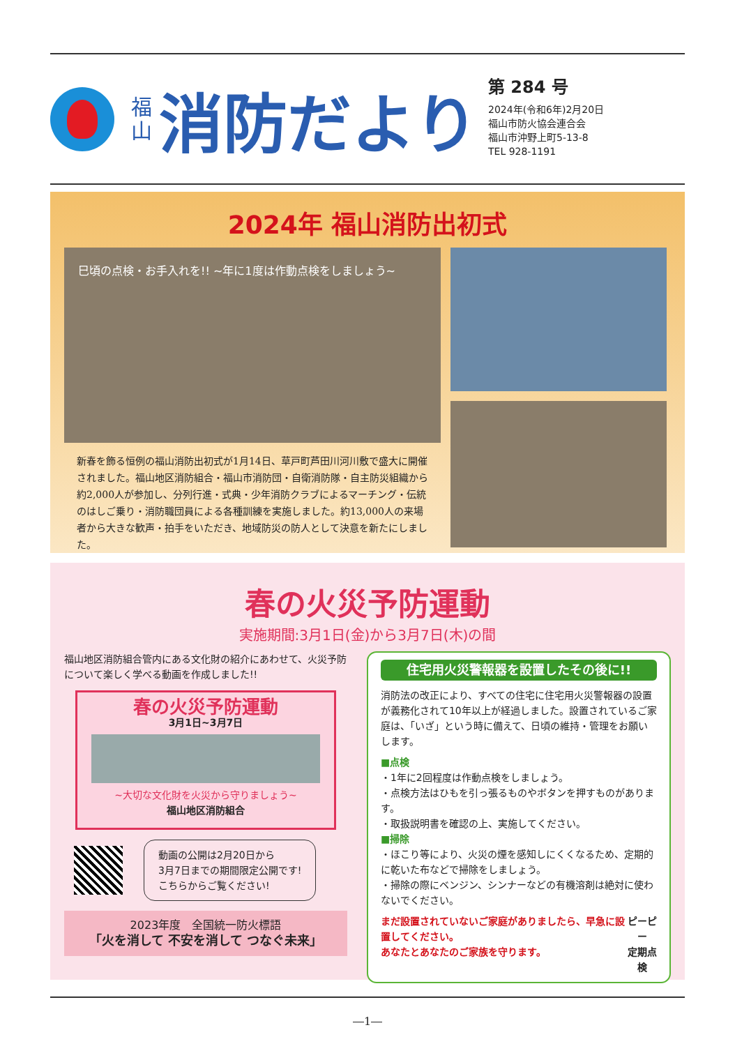福山
消防だより
第 284 号
2024年(令和6年)2月20日
福山市防火協会連合会
福山市沖野上町5-13-8
TEL 928-1191
2024年 福山消防出初式
巳頃の点検・お手入れを!! ~年に1度は作動点検をしましょう~
新春を飾る恒例の福山消防出初式が1月14日、草戸町芦田川河川敷で盛大に開催されました。福山地区消防組合・福山市消防団・自衛消防隊・自主防災組織から約2,000人が参加し、分列行進・式典・少年消防クラブによるマーチング・伝統のはしご乗り・消防職団員による各種訓練を実施しました。約13,000人の来場者から大きな歓声・拍手をいただき、地域防災の防人として決意を新たにしました。
春の火災予防運動
実施期間:3月1日(金)から3月7日(木)の間
福山地区消防組合管内にある文化財の紹介にあわせて、火災予防について楽しく学べる動画を作成しました!!
春の火災予防運動
3月1日~3月7日
~大切な文化財を火災から守りましょう~
福山地区消防組合
動画の公開は2月20日から
3月7日までの期間限定公開です!
こちらからご覧ください!
2023年度　全国統一防火標語
「火を消して 不安を消して つなぐ未来」
住宅用火災警報器を設置したその後に!!
消防法の改正により、すべての住宅に住宅用火災警報器の設置が義務化されて10年以上が経過しました。設置されているご家庭は、「いざ」という時に備えて、日頃の維持・管理をお願いします。
■点検
・1年に2回程度は作動点検をしましょう。
・点検方法はひもを引っ張るものやボタンを押すものがあります。
・取扱説明書を確認の上、実施してください。
■掃除
・ほこり等により、火災の煙を感知しにくくなるため、定期的に乾いた布などで掃除をしましょう。
・掃除の際にベンジン、シンナーなどの有機溶剤は絶対に使わないでください。
まだ設置されていないご家庭がありましたら、早急に設置してください。
あなたとあなたのご家族を守ります。
ピーピー
定期点検
―1―